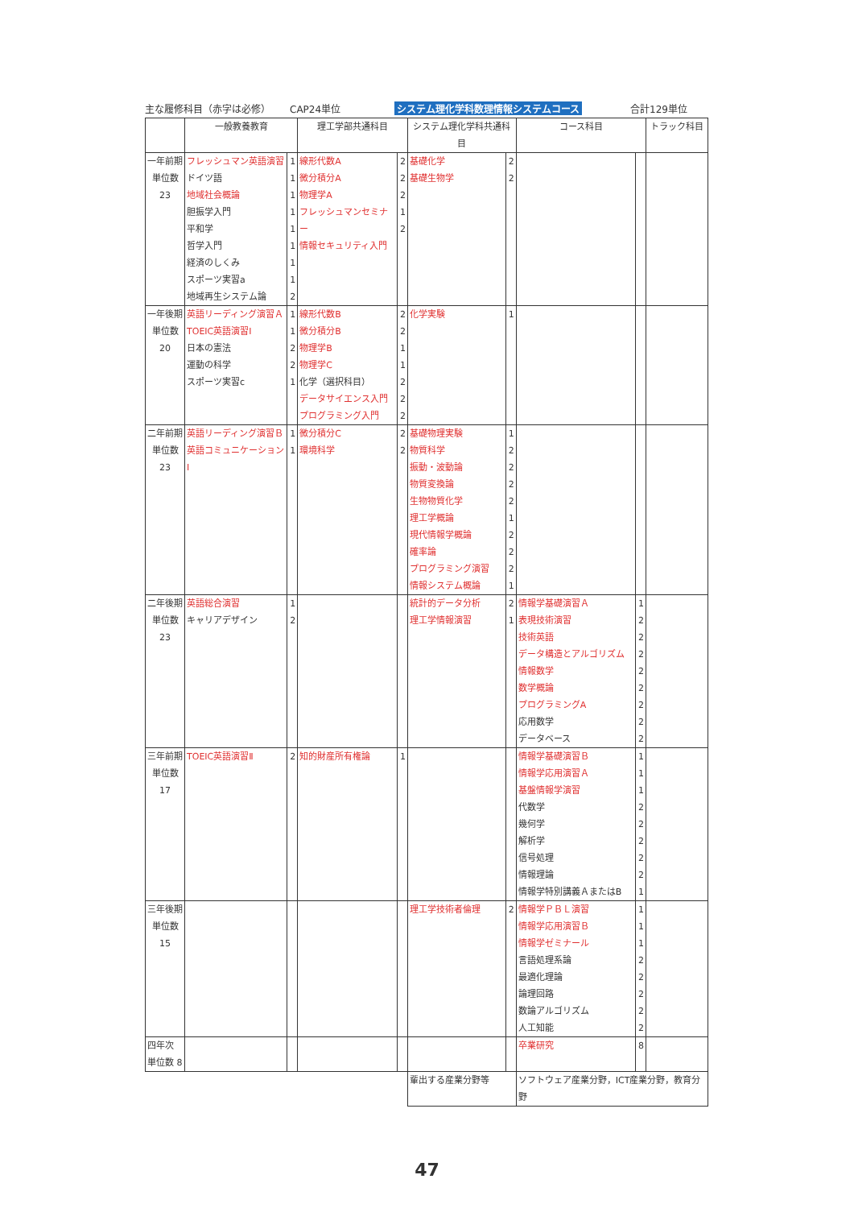主な履修科目（赤字は必修） CAP24単位 システム理化学科数理情報システムコース 合計129単位
| | 一般教養教育 | | 理工学部共通科目 | | システム理化学科共通科目 | | コース科目 | | トラック科目 |
| --- | --- | --- | --- | --- | --- | --- | --- | --- | --- |
| 一年前期 単位数 23 | フレッシュマン英語演習 ドイツ語 地域社会概論 胆振学入門 平和学 哲学入門 経済のしくみ スポーツ実習a 地域再生システム論 | 1 1 1 1 1 1 1 1 2 | 線形代数A 微分積分A 物理学A フレッシュマンセミナー 情報セキュリティ入門 | 2 2 2 1 2 | 基礎化学 基礎生物学 | 2 2 | | | |
| 一年後期 単位数 20 | 英語リーディング演習Ａ TOEIC英語演習Ⅰ 日本の憲法 運動の科学 スポーツ実習c | 1 1 2 2 1 | 線形代数B 微分積分B 物理学B 物理学C 化学（選択科目） データサイエンス入門 プログラミング入門 | 2 2 1 1 2 2 2 | 化学実験 | 1 | | | |
| 二年前期 単位数 23 | 英語リーディング演習Ｂ 英語コミュニケーションⅠ | 1 1 | 微分積分C 環境科学 | 2 2 | 基礎物理実験 物質科学 振動・波動論 物質変換論 生物物質化学 理工学概論 現代情報学概論 確率論 プログラミング演習 情報システム概論 | 1 2 2 2 2 1 2 2 2 1 | | | |
| 二年後期 単位数 23 | 英語総合演習 キャリアデザイン | 1 2 | | | 統計的データ分析 理工学情報演習 | 2 1 | 情報学基礎演習Ａ 表現技術演習 技術英語 データ構造とアルゴリズム 情報数学 数学概論 プログラミングA 応用数学 データベース | 1 2 2 2 2 2 2 2 2 | |
| 三年前期 単位数 17 | TOEIC英語演習Ⅱ | 2 | 知的財産所有権論 | 1 | | | 情報学基礎演習Ｂ 情報学応用演習Ａ 基盤情報学演習 代数学 幾何学 解析学 信号処理 情報理論 情報学特別講義ＡまたはB | 1 1 1 2 2 2 2 2 1 | |
| 三年後期 単位数 15 | | | | | 理工学技術者倫理 | 2 | 情報学ＰＢＬ演習 情報学応用演習Ｂ 情報学ゼミナール 言語処理系論 最適化理論 論理回路 数論アルゴリズム 人工知能 | 1 1 1 2 2 2 2 2 | |
| 四年次 単位数 8 | | | | | | | 卒業研究 | 8 | |
| | | | | | 輩出する産業分野等 | | ソフトウェア産業分野，ICT産業分野，教育分野 | | |
47